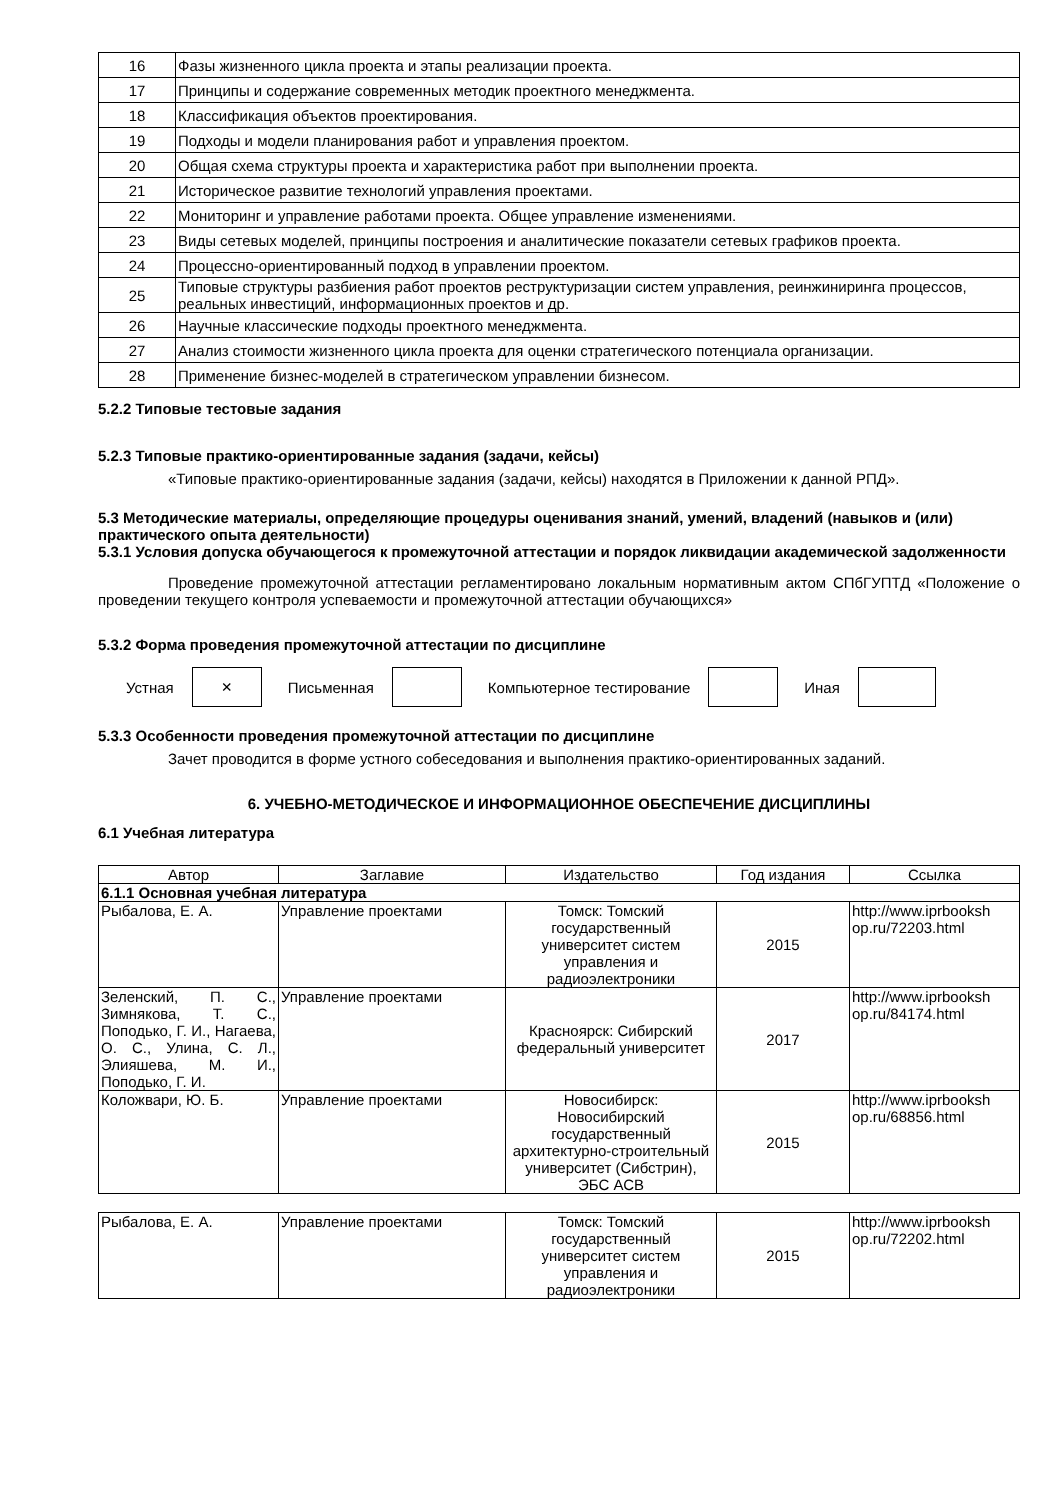| 16 | Фазы жизненного цикла проекта и этапы реализации проекта. |
| 17 | Принципы и содержание современных методик проектного менеджмента. |
| 18 | Классификация объектов проектирования. |
| 19 | Подходы и модели планирования работ и управления проектом. |
| 20 | Общая схема структуры проекта и характеристика работ при выполнении проекта. |
| 21 | Историческое развитие технологий управления проектами. |
| 22 | Мониторинг и управление работами проекта. Общее управление изменениями. |
| 23 | Виды сетевых моделей, принципы построения и аналитические показатели сетевых графиков проекта. |
| 24 | Процессно-ориентированный подход в управлении проектом. |
| 25 | Типовые структуры разбиения работ проектов реструктуризации систем управления, реинжиниринга процессов, реальных инвестиций, информационных проектов и др. |
| 26 | Научные классические подходы проектного менеджмента. |
| 27 | Анализ стоимости жизненного цикла проекта для оценки стратегического потенциала организации. |
| 28 | Применение бизнес-моделей в стратегическом управлении бизнесом. |
5.2.2 Типовые тестовые задания
5.2.3 Типовые практико-ориентированные задания (задачи, кейсы)
«Типовые практико-ориентированные задания (задачи, кейсы) находятся в Приложении к данной РПД».
5.3 Методические материалы, определяющие процедуры оценивания знаний, умений, владений (навыков и (или) практического опыта деятельности)
5.3.1 Условия допуска обучающегося к промежуточной аттестации и порядок ликвидации академической задолженности
Проведение промежуточной аттестации регламентировано локальным нормативным актом СПбГУПТД «Положение о проведении текущего контроля успеваемости и промежуточной аттестации обучающихся»
5.3.2 Форма проведения промежуточной аттестации по дисциплине
Устная
×
Письменная Компьютерное тестирование Иная
5.3.3 Особенности проведения промежуточной аттестации по дисциплине
Зачет проводится в форме устного собеседования и выполнения практико-ориентированных заданий.
6. УЧЕБНО-МЕТОДИЧЕСКОЕ И ИНФОРМАЦИОННОЕ ОБЕСПЕЧЕНИЕ ДИСЦИПЛИНЫ
6.1 Учебная литература
| Автор | Заглавие | Издательство | Год издания | Ссылка |
| --- | --- | --- | --- | --- |
| 6.1.1 Основная учебная литература | | | | |
| Рыбалова, Е. А. | Управление проектами | Томск: Томский государственный университет систем управления и радиоэлектроники | 2015 | http://www.iprbooksh op.ru/72203.html |
| Зеленский, П. С., Зимнякова, Т. С., Поподько, Г. И., Нагаева, О. С., Улина, С. Л., Элияшева, М. И., Поподько, Г. И. | Управление проектами | Красноярск: Сибирский федеральный университет | 2017 | http://www.iprbooksh op.ru/84174.html |
| Коложвари, Ю. Б. | Управление проектами | Новосибирск: Новосибирский государственный архитектурно-строительный университет (Сибстрин), ЭБС АСВ | 2015 | http://www.iprbooksh op.ru/68856.html |
| Рыбалова, Е. А. | Управление проектами | Томск: Томский государственный университет систем управления и радиоэлектроники | 2015 | http://www.iprbooksh op.ru/72202.html |